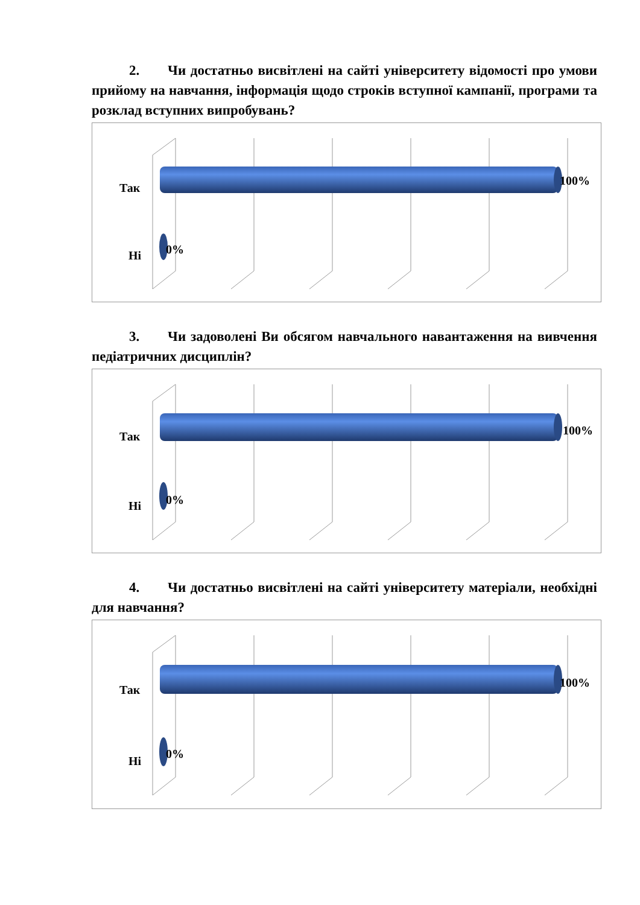2. Чи достатньо висвітлені на сайті університету відомості про умови прийому на навчання, інформація щодо строків вступної кампанії, програми та розклад вступних випробувань?
Так
100%
Ні 0%
3. Чи задоволені Ви обсягом навчального навантаження на вивчення педіатричних дисциплін?
Так 100%
Ні 0%
4. Чи достатньо висвітлені на сайті університету матеріали, необхідні для навчання?
Так
100%
Ні
0%